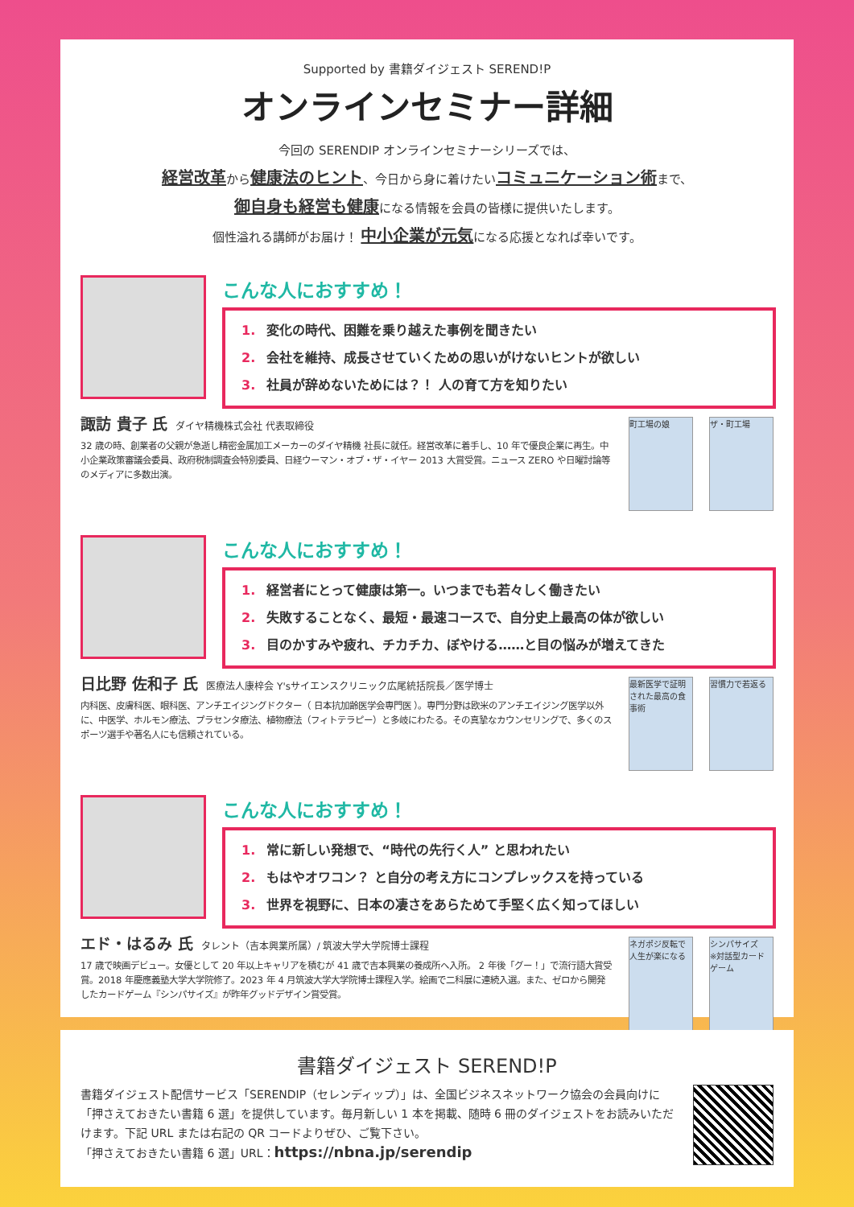Supported by 書籍ダイジェスト SEREND!P
オンラインセミナー詳細
今回の SERENDIP オンラインセミナーシリーズでは、
経営改革から健康法のヒント、今日から身に着けたいコミュニケーション術まで、
御自身も経営も健康になる情報を会員の皆様に提供いたします。
個性溢れる講師がお届け！ 中小企業が元気になる応援となれば幸いです。
こんな人におすすめ！
1. 変化の時代、困難を乗り越えた事例を聞きたい
2. 会社を維持、成長させていくための思いがけないヒントが欲しい
3. 社員が辞めないためには？！ 人の育て方を知りたい
諏訪 貴子 氏 ダイヤ精機株式会社 代表取締役
32 歳の時、創業者の父親が急逝し精密金属加工メーカーのダイヤ精機 社長に就任。経営改革に着手し、10 年で優良企業に再生。中小企業政策審議会委員、政府税制調査会特別委員、日経ウーマン・オブ・ザ・イヤー 2013 大賞受賞。ニュース ZERO や日曜討論等のメディアに多数出演。
町工場の娘 ザ・町工場
こんな人におすすめ！
1. 経営者にとって健康は第一。いつまでも若々しく働きたい
2. 失敗することなく、最短・最速コースで、自分史上最高の体が欲しい
3. 目のかすみや疲れ、チカチカ、ぼやける……と目の悩みが増えてきた
日比野 佐和子 氏 医療法人康梓会 Y'sサイエンスクリニック広尾統括院長／医学博士
内科医、皮膚科医、眼科医、アンチエイジングドクター（ 日本抗加齢医学会専門医 ）。専門分野は欧米のアンチエイジング医学以外に、中医学、ホルモン療法、プラセンタ療法、植物療法（フィトテラピー）と多岐にわたる。その真摯なカウンセリングで、多くのスポーツ選手や著名人にも信頼されている。
最新医学で証明された最高の食事術
習慣力で若返る
こんな人におすすめ！
1. 常に新しい発想で、“時代の先行く人” と思われたい
2. もはやオワコン？ と自分の考え方にコンプレックスを持っている
3. 世界を視野に、日本の凄さをあらためて手堅く広く知ってほしい
エド・はるみ 氏 タレント（吉本興業所属）/ 筑波大学大学院博士課程
17 歳で映画デビュー。女優として 20 年以上キャリアを積むが 41 歳で吉本興業の養成所へ入所。 2 年後「グー！」で流行語大賞受賞。2018 年慶應義塾大学大学院修了。2023 年 4 月筑波大学大学院博士課程入学。絵画で二科展に連続入選。また、ゼロから開発したカードゲーム『シンパサイズ』が昨年グッドデザイン賞受賞。
ネガポジ反転で人生が楽になる
シンパサイズ
※対話型カードゲーム
書籍ダイジェスト SEREND!P
書籍ダイジェスト配信サービス「SERENDIP（セレンディップ）」は、全国ビジネスネットワーク協会の会員向けに「押さえておきたい書籍 6 選」を提供しています。毎月新しい 1 本を掲載、随時 6 冊のダイジェストをお読みいただけます。下記 URL または右記の QR コードよりぜひ、ご覧下さい。
「押さえておきたい書籍 6 選」URL：https://nbna.jp/serendip